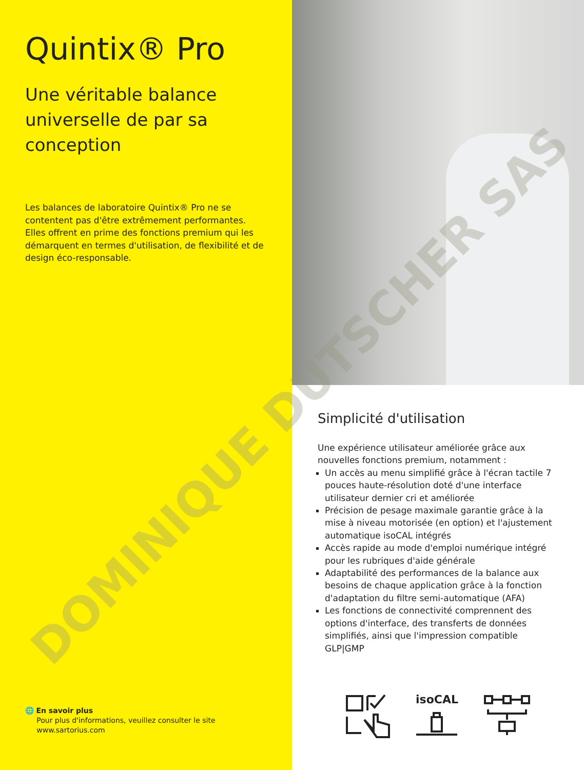Quintix® Pro
Une véritable balance universelle de par sa conception
Les balances de laboratoire Quintix® Pro ne se contentent pas d'être extrêmement performantes. Elles offrent en prime des fonctions premium qui les démarquent en termes d'utilisation, de flexibilité et de design éco-responsable.
🌐 En savoir plus
Pour plus d'informations, veuillez consulter le site
www.sartorius.com
Simplicité d'utilisation
Une expérience utilisateur améliorée grâce aux nouvelles fonctions premium, notamment :
Un accès au menu simplifié grâce à l'écran tactile 7 pouces haute-résolution doté d'une interface utilisateur dernier cri et améliorée
Précision de pesage maximale garantie grâce à la mise à niveau motorisée (en option) et l'ajustement automatique isoCAL intégrés
Accès rapide au mode d'emploi numérique intégré pour les rubriques d'aide générale
Adaptabilité des performances de la balance aux besoins de chaque application grâce à la fonction d'adaptation du filtre semi-automatique (AFA)
Les fonctions de connectivité comprennent des options d'interface, des transferts de données simplifiés, ainsi que l'impression compatible GLP|GMP
isoCAL
DOMINIQUE DUTSCHER SAS